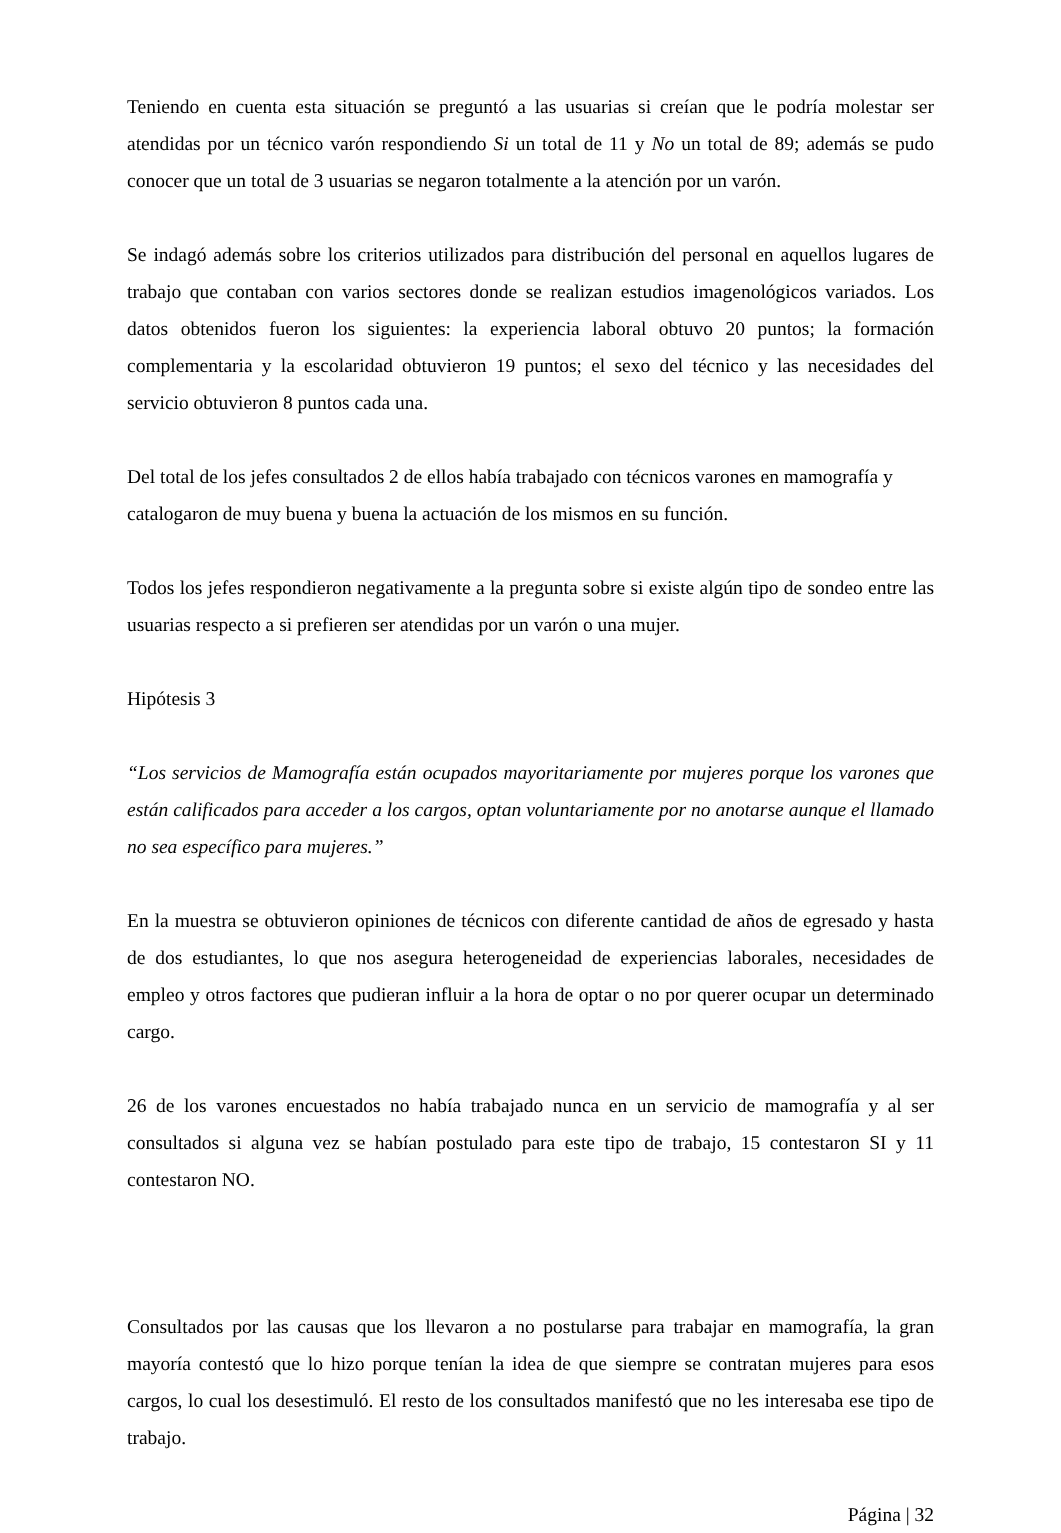Teniendo en cuenta esta situación se preguntó a las usuarias si creían que le podría molestar ser atendidas por un técnico varón respondiendo Si un total de 11 y No un total de 89; además se pudo conocer que un total de 3 usuarias se negaron totalmente a la atención por un varón.
Se indagó además sobre los criterios utilizados para distribución del personal en aquellos lugares de trabajo que contaban con varios sectores donde se realizan estudios imagenológicos variados. Los datos obtenidos fueron los siguientes: la experiencia laboral obtuvo 20 puntos; la formación complementaria y la escolaridad obtuvieron 19 puntos; el sexo del técnico y las necesidades del servicio obtuvieron 8 puntos cada una.
Del total de los jefes consultados 2 de ellos había trabajado con técnicos varones en mamografía y catalogaron de muy buena y buena la actuación de los mismos en su función.
Todos los jefes respondieron negativamente a la pregunta sobre si existe algún tipo de sondeo entre las usuarias respecto a si prefieren ser atendidas por un varón o una mujer.
Hipótesis 3
“Los servicios de Mamografía están ocupados mayoritariamente por mujeres porque los varones que están calificados para acceder a los cargos, optan voluntariamente por no anotarse aunque el llamado no sea específico para mujeres.”
En la muestra se obtuvieron opiniones de técnicos con diferente cantidad de años de egresado y hasta de dos estudiantes, lo que nos asegura heterogeneidad de experiencias laborales, necesidades de empleo y otros factores que pudieran influir a la hora de optar o no por querer ocupar un determinado cargo.
26 de los varones encuestados no había trabajado nunca en un servicio de mamografía y al ser consultados si alguna vez se habían postulado para este tipo de trabajo, 15 contestaron SI y 11 contestaron NO.
Consultados por las causas que los llevaron a no postularse para trabajar en mamografía, la gran mayoría contestó que lo hizo porque tenían la idea de que siempre se contratan mujeres para esos cargos, lo cual los desestimuló. El resto de los consultados manifestó que no les interesaba ese tipo de trabajo.
Página | 32